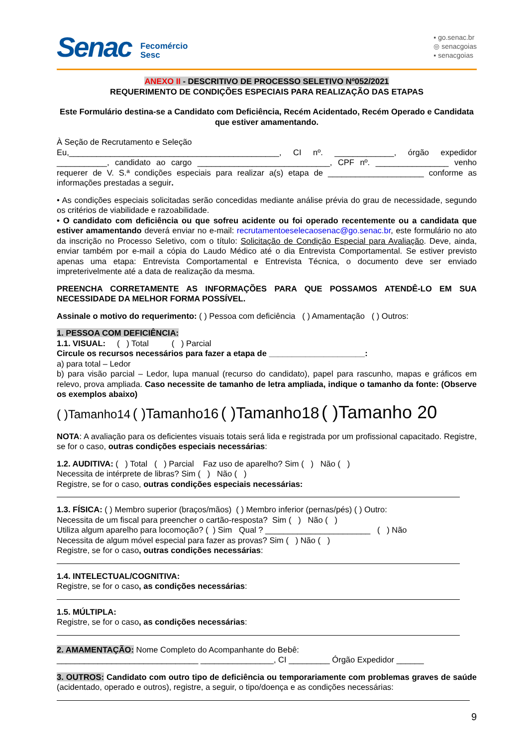Senac
Fecomércio
Sesc
▪ go.senac.br
◎ senacgoias
▪ senacgoias
ANEXO II - DESCRITIVO DE PROCESSO SELETIVO Nº052/2021
REQUERIMENTO DE CONDIÇÕES ESPECIAIS PARA REALIZAÇÃO DAS ETAPAS
Este Formulário destina-se a Candidato com Deficiência, Recém Acidentado, Recém Operado e Candidata que estiver amamentando.
À Seção de Recrutamento e Seleção
Eu,______________________________________________, CI nº. _____________, órgão expedidor ___________, candidato ao cargo _____________________________, CPF nº. ________________ venho requerer de V. S.ª condições especiais para realizar a(s) etapa de _____________________ conforme as informações prestadas a seguir.
• As condições especiais solicitadas serão concedidas mediante análise prévia do grau de necessidade, segundo os critérios de viabilidade e razoabilidade.
• O candidato com deficiência ou que sofreu acidente ou foi operado recentemente ou a candidata que estiver amamentando deverá enviar no e-mail: recrutamentoeselecaosenac@go.senac.br, este formulário no ato da inscrição no Processo Seletivo, com o título: Solicitação de Condição Especial para Avaliação. Deve, ainda, enviar também por e-mail a cópia do Laudo Médico até o dia Entrevista Comportamental. Se estiver previsto apenas uma etapa: Entrevista Comportamental e Entrevista Técnica, o documento deve ser enviado impreterivelmente até a data de realização da mesma.
PREENCHA CORRETAMENTE AS INFORMAÇÕES PARA QUE POSSAMOS ATENDÊ-LO EM SUA NECESSIDADE DA MELHOR FORMA POSSÍVEL.
Assinale o motivo do requerimento: ( ) Pessoa com deficiência ( ) Amamentação ( ) Outros:
1. PESSOA COM DEFICIÊNCIA:
1.1. VISUAL: ( ) Total ( ) Parcial
Circule os recursos necessários para fazer a etapa de _____________________:
a) para total – Ledor
b) para visão parcial – Ledor, lupa manual (recurso do candidato), papel para rascunho, mapas e gráficos em relevo, prova ampliada. Caso necessite de tamanho de letra ampliada, indique o tamanho da fonte: (Observe os exemplos abaixo)
( )Tamanho14 ( )Tamanho16 ( )Tamanho18 ( )Tamanho 20
NOTA: A avaliação para os deficientes visuais totais será lida e registrada por um profissional capacitado. Registre, se for o caso, outras condições especiais necessárias:
1.2. AUDITIVA: ( ) Total ( ) Parcial Faz uso de aparelho? Sim ( ) Não ( )
Necessita de intérprete de libras? Sim ( ) Não ( )
Registre, se for o caso, outras condições especiais necessárias:
1.3. FÍSICA: ( ) Membro superior (braços/mãos) ( ) Membro inferior (pernas/pés) ( ) Outro:
Necessita de um fiscal para preencher o cartão-resposta? Sim ( ) Não ( )
Utiliza algum aparelho para locomoção? ( ) Sim Qual ? _______________________ ( ) Não
Necessita de algum móvel especial para fazer as provas? Sim ( ) Não ( )
Registre, se for o caso, outras condições necessárias:
1.4. INTELECTUAL/COGNITIVA:
Registre, se for o caso, as condições necessárias:
1.5. MÚLTIPLA:
Registre, se for o caso, as condições necessárias:
2. AMAMENTAÇÃO: Nome Completo do Acompanhante do Bebê:
_______________________________ ________________, CI _________ Órgão Expedidor ______
3. OUTROS: Candidato com outro tipo de deficiência ou temporariamente com problemas graves de saúde (acidentado, operado e outros), registre, a seguir, o tipo/doença e as condições necessárias:
9